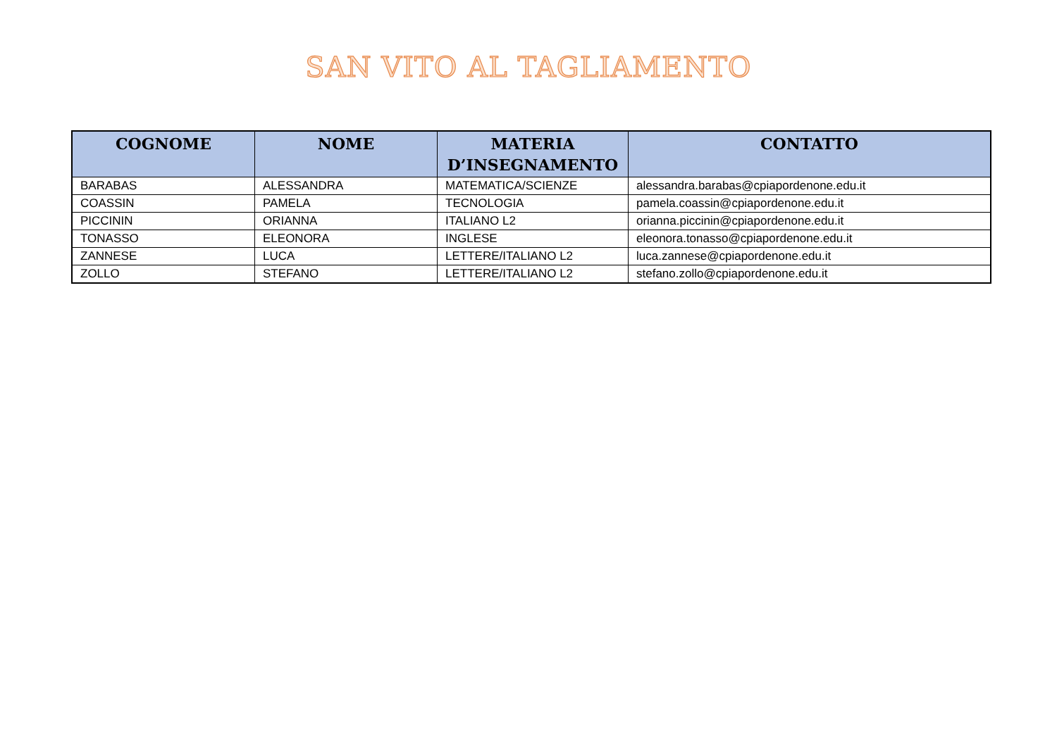SAN VITO AL TAGLIAMENTO
| COGNOME | NOME | MATERIA D’INSEGNAMENTO | CONTATTO |
| --- | --- | --- | --- |
| BARABAS | ALESSANDRA | MATEMATICA/SCIENZE | alessandra.barabas@cpiapordenone.edu.it |
| COASSIN | PAMELA | TECNOLOGIA | pamela.coassin@cpiapordenone.edu.it |
| PICCININ | ORIANNA | ITALIANO L2 | orianna.piccinin@cpiapordenone.edu.it |
| TONASSO | ELEONORA | INGLESE | eleonora.tonasso@cpiapordenone.edu.it |
| ZANNESE | LUCA | LETTERE/ITALIANO L2 | luca.zannese@cpiapordenone.edu.it |
| ZOLLO | STEFANO | LETTERE/ITALIANO L2 | stefano.zollo@cpiapordenone.edu.it |